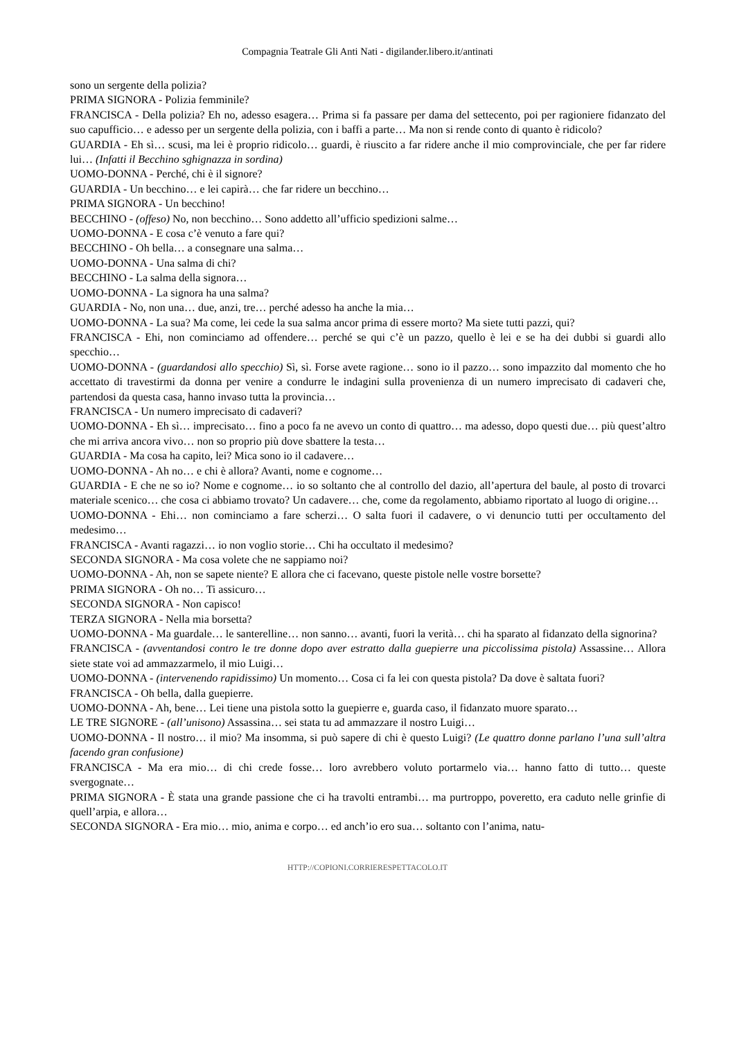Compagnia Teatrale Gli Anti Nati - digilander.libero.it/antinati
sono un sergente della polizia?
PRIMA SIGNORA - Polizia femminile?
FRANCISCA - Della polizia? Eh no, adesso esagera… Prima si fa passare per dama del settecento, poi per ragioniere fidanzato del suo capufficio… e adesso per un sergente della polizia, con i baffi a parte… Ma non si rende conto di quanto è ridicolo?
GUARDIA - Eh sì… scusi, ma lei è proprio ridicolo… guardi, è riuscito a far ridere anche il mio comprovinciale, che per far ridere lui… (Infatti il Becchino sghignazza in sordina)
UOMO-DONNA - Perché, chi è il signore?
GUARDIA - Un becchino… e lei capirà… che far ridere un becchino…
PRIMA SIGNORA - Un becchino!
BECCHINO - (offeso) No, non becchino… Sono addetto all’ufficio spedizioni salme…
UOMO-DONNA - E cosa c’è venuto a fare qui?
BECCHINO - Oh bella… a consegnare una salma…
UOMO-DONNA - Una salma di chi?
BECCHINO - La salma della signora…
UOMO-DONNA - La signora ha una salma?
GUARDIA - No, non una… due, anzi, tre… perché adesso ha anche la mia…
UOMO-DONNA - La sua? Ma come, lei cede la sua salma ancor prima di essere morto? Ma siete tutti pazzi, qui?
FRANCISCA - Ehi, non cominciamo ad offendere… perché se qui c’è un pazzo, quello è lei e se ha dei dubbi si guardi allo specchio…
UOMO-DONNA - (guardandosi allo specchio) Sì, sì. Forse avete ragione… sono io il pazzo… sono impazzito dal momento che ho accettato di travestirmi da donna per venire a condurre le indagini sulla provenienza di un numero imprecisato di cadaveri che, partendosi da questa casa, hanno invaso tutta la provincia…
FRANCISCA - Un numero imprecisato di cadaveri?
UOMO-DONNA - Eh sì… imprecisato… fino a poco fa ne avevo un conto di quattro… ma adesso, dopo questi due… più quest’altro che mi arriva ancora vivo… non so proprio più dove sbattere la testa…
GUARDIA - Ma cosa ha capito, lei? Mica sono io il cadavere…
UOMO-DONNA - Ah no… e chi è allora? Avanti, nome e cognome…
GUARDIA - E che ne so io? Nome e cognome… io so soltanto che al controllo del dazio, all’apertura del baule, al posto di trovarci materiale scenico… che cosa ci abbiamo trovato? Un cadavere… che, come da regolamento, abbiamo riportato al luogo di origine…
UOMO-DONNA - Ehi… non cominciamo a fare scherzi… O salta fuori il cadavere, o vi denuncio tutti per occultamento del medesimo…
FRANCISCA - Avanti ragazzi… io non voglio storie… Chi ha occultato il medesimo?
SECONDA SIGNORA - Ma cosa volete che ne sappiamo noi?
UOMO-DONNA - Ah, non se sapete niente? E allora che ci facevano, queste pistole nelle vostre borsette?
PRIMA SIGNORA - Oh no… Ti assicuro…
SECONDA SIGNORA - Non capisco!
TERZA SIGNORA - Nella mia borsetta?
UOMO-DONNA - Ma guardale… le santerelline… non sanno… avanti, fuori la verità… chi ha sparato al fidanzato della signorina?
FRANCISCA - (avventandosi contro le tre donne dopo aver estratto dalla guepierre una piccolissima pistola) Assassine… Allora siete state voi ad ammazzarmelo, il mio Luigi…
UOMO-DONNA - (intervenendo rapidissimo) Un momento… Cosa ci fa lei con questa pistola? Da dove è saltata fuori?
FRANCISCA - Oh bella, dalla guepierre.
UOMO-DONNA - Ah, bene… Lei tiene una pistola sotto la guepierre e, guarda caso, il fidanzato muore sparato…
LE TRE SIGNORE - (all’unisono) Assassina… sei stata tu ad ammazzare il nostro Luigi…
UOMO-DONNA - Il nostro… il mio? Ma insomma, si può sapere di chi è questo Luigi? (Le quattro donne parlano l’una sull’altra facendo gran confusione)
FRANCISCA - Ma era mio… di chi crede fosse… loro avrebbero voluto portarmelo via… hanno fatto di tutto… queste svergognate…
PRIMA SIGNORA - È stata una grande passione che ci ha travolti entrambi… ma purtroppo, poveretto, era caduto nelle grinfie di quell’arpia, e allora…
SECONDA SIGNORA - Era mio… mio, anima e corpo… ed anch’io ero sua… soltanto con l’anima, natu-
HTTP://COPIONI.CORRIERESPETTACOLO.IT